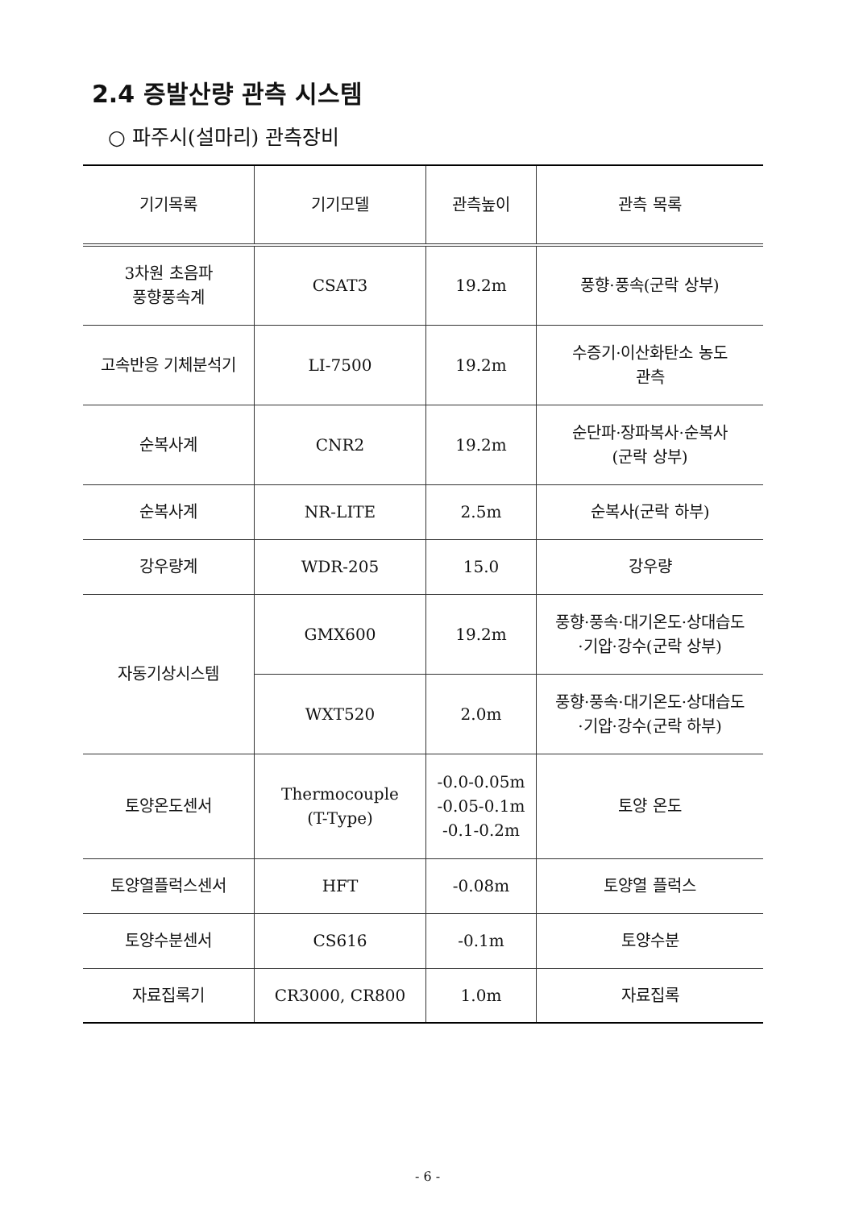2.4 증발산량 관측 시스템
○ 파주시(설마리) 관측장비
| 기기목록 | 기기모델 | 관측높이 | 관측 목록 |
| --- | --- | --- | --- |
| 3차원 초음파 풍향풍속계 | CSAT3 | 19.2m | 풍향·풍속(군락 상부) |
| 고속반응 기체분석기 | LI-7500 | 19.2m | 수증기·이산화탄소 농도 관측 |
| 순복사계 | CNR2 | 19.2m | 순단파·장파복사·순복사 (군락 상부) |
| 순복사계 | NR-LITE | 2.5m | 순복사(군락 하부) |
| 강우량계 | WDR-205 | 15.0 | 강우량 |
| 자동기상시스템 | GMX600 | 19.2m | 풍향·풍속·대기온도·상대습도 ·기압·강수(군락 상부) |
| | WXT520 | 2.0m | 풍향·풍속·대기온도·상대습도 ·기압·강수(군락 하부) |
| 토양온도센서 | Thermocouple (T-Type) | -0.0-0.05m -0.05-0.1m -0.1-0.2m | 토양 온도 |
| 토양열플럭스센서 | HFT | -0.08m | 토양열 플럭스 |
| 토양수분센서 | CS616 | -0.1m | 토양수분 |
| 자료집록기 | CR3000, CR800 | 1.0m | 자료집록 |
- 6 -